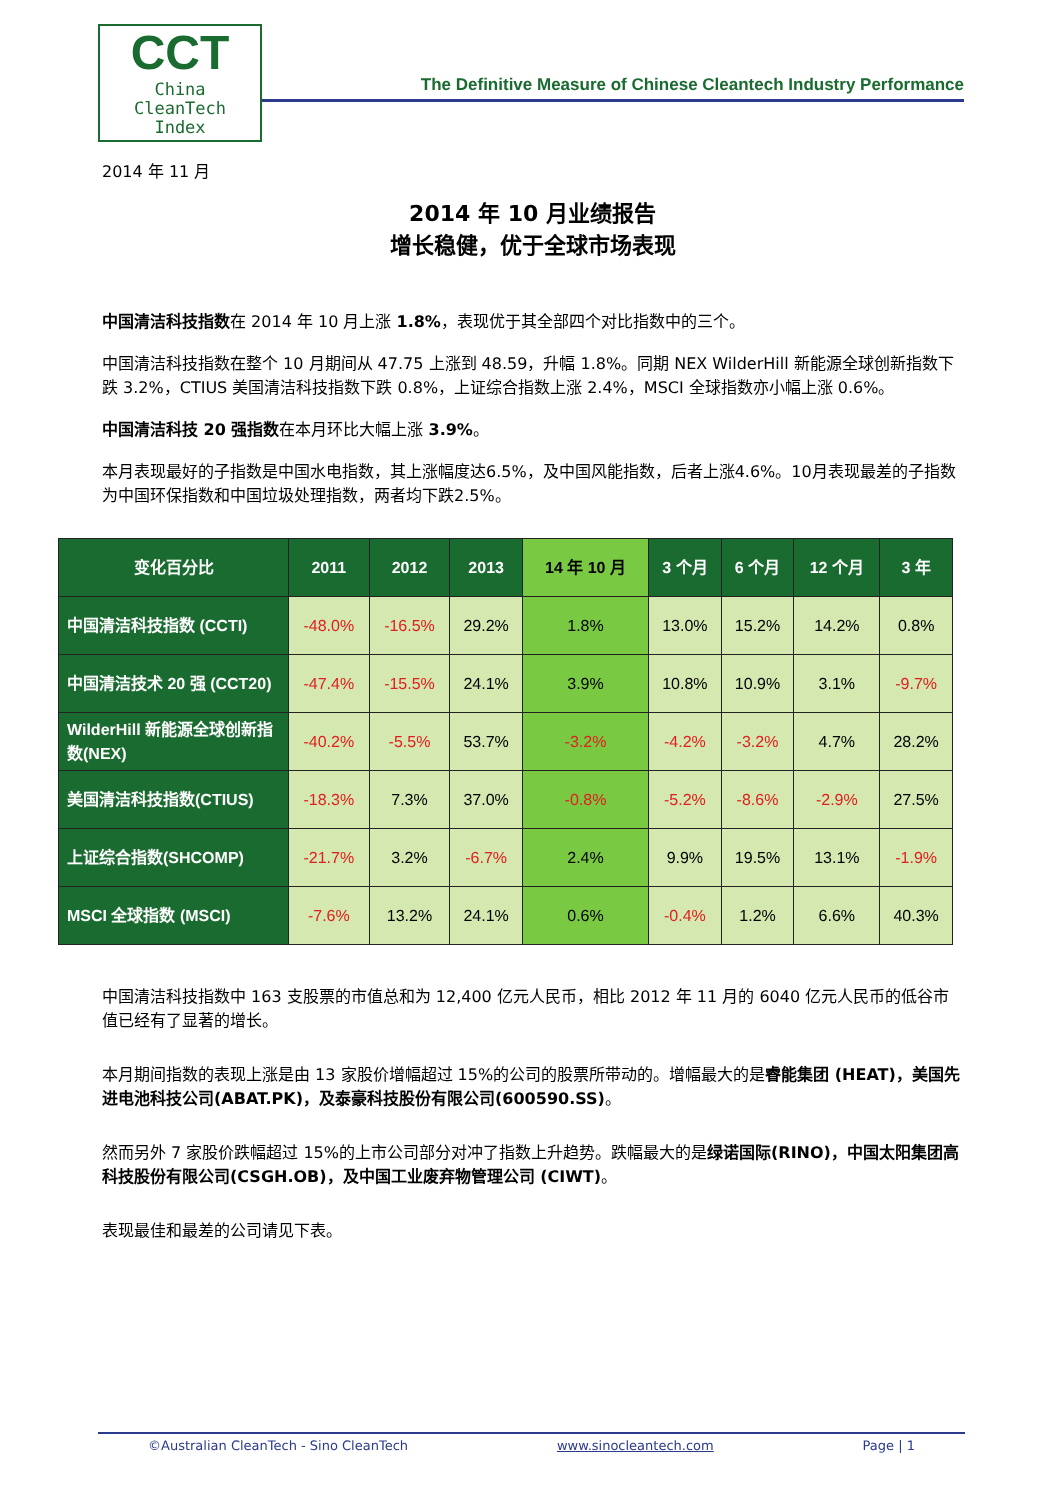CCT
China
CleanTech
Index
The Definitive Measure of Chinese Cleantech Industry Performance
2014 年 11 月
2014 年 10 月业绩报告
增长稳健，优于全球市场表现
中国清洁科技指数在 2014 年 10 月上涨 1.8%，表现优于其全部四个对比指数中的三个。
中国清洁科技指数在整个 10 月期间从 47.75 上涨到 48.59，升幅 1.8%。同期 NEX WilderHill 新能源全球创新指数下跌 3.2%，CTIUS 美国清洁科技指数下跌 0.8%，上证综合指数上涨 2.4%，MSCI 全球指数亦小幅上涨 0.6%。
中国清洁科技 20 强指数在本月环比大幅上涨 3.9%。
本月表现最好的子指数是中国水电指数，其上涨幅度达6.5%，及中国风能指数，后者上涨4.6%。10月表现最差的子指数为中国环保指数和中国垃圾处理指数，两者均下跌2.5%。
| 变化百分比 | 2011 | 2012 | 2013 | 14 年 10 月 | 3 个月 | 6 个月 | 12 个月 | 3 年 |
| --- | --- | --- | --- | --- | --- | --- | --- | --- |
| 中国清洁科技指数 (CCTI) | -48.0% | -16.5% | 29.2% | 1.8% | 13.0% | 15.2% | 14.2% | 0.8% |
| 中国清洁技术 20 强 (CCT20) | -47.4% | -15.5% | 24.1% | 3.9% | 10.8% | 10.9% | 3.1% | -9.7% |
| WilderHill 新能源全球创新指数(NEX) | -40.2% | -5.5% | 53.7% | -3.2% | -4.2% | -3.2% | 4.7% | 28.2% |
| 美国清洁科技指数(CTIUS) | -18.3% | 7.3% | 37.0% | -0.8% | -5.2% | -8.6% | -2.9% | 27.5% |
| 上证综合指数(SHCOMP) | -21.7% | 3.2% | -6.7% | 2.4% | 9.9% | 19.5% | 13.1% | -1.9% |
| MSCI 全球指数 (MSCI) | -7.6% | 13.2% | 24.1% | 0.6% | -0.4% | 1.2% | 6.6% | 40.3% |
中国清洁科技指数中 163 支股票的市值总和为 12,400 亿元人民币，相比 2012 年 11 月的 6040 亿元人民币的低谷市值已经有了显著的增长。
本月期间指数的表现上涨是由 13 家股价增幅超过 15%的公司的股票所带动的。增幅最大的是睿能集团 (HEAT)，美国先进电池科技公司(ABAT.PK)，及泰豪科技股份有限公司(600590.SS)。
然而另外 7 家股价跌幅超过 15%的上市公司部分对冲了指数上升趋势。跌幅最大的是绿诺国际(RINO)，中国太阳集团高科技股份有限公司(CSGH.OB)，及中国工业废弃物管理公司 (CIWT)。
表现最佳和最差的公司请见下表。
©Australian CleanTech - Sino CleanTech www.sinocleantech.com Page | 1